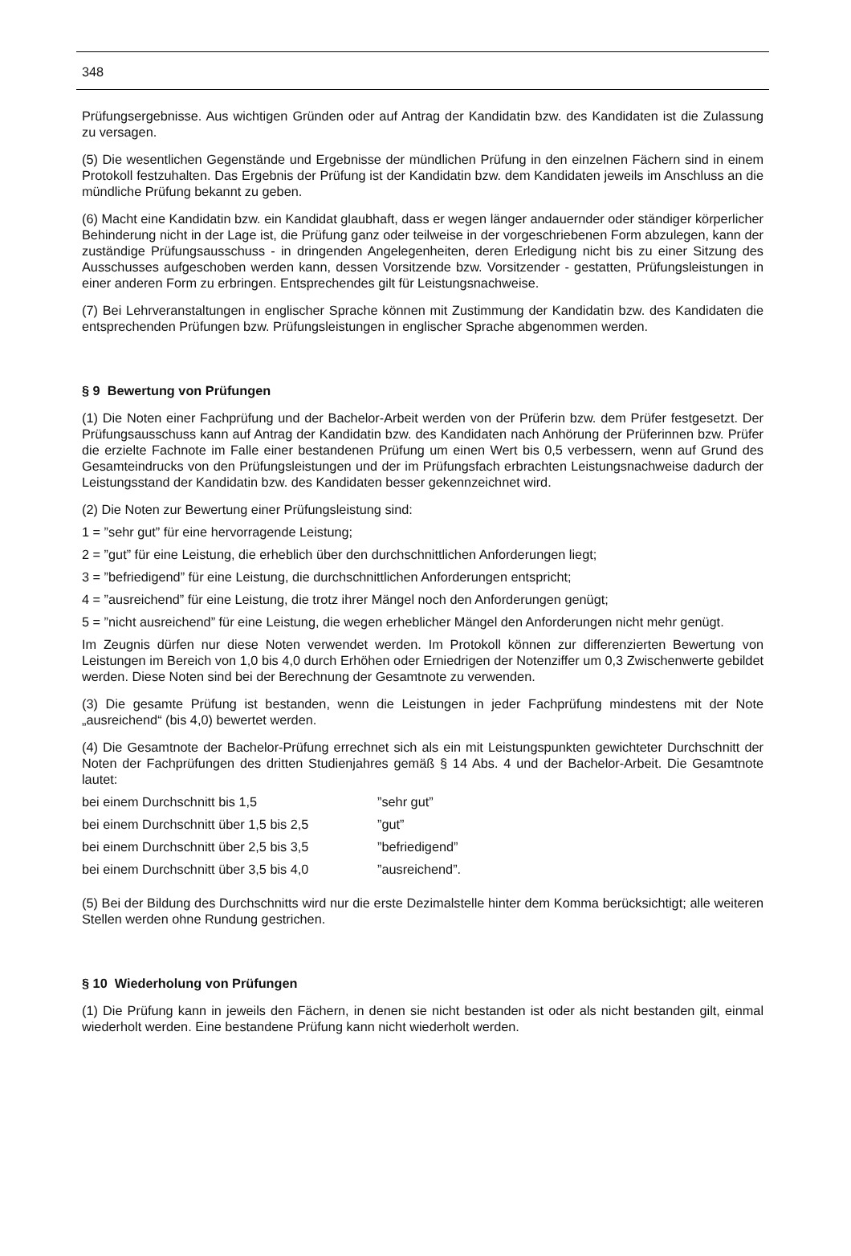348
Prüfungsergebnisse. Aus wichtigen Gründen oder auf Antrag der Kandidatin bzw. des Kandidaten ist die Zulassung zu versagen.
(5) Die wesentlichen Gegenstände und Ergebnisse der mündlichen Prüfung in den einzelnen Fächern sind in einem Protokoll festzuhalten. Das Ergebnis der Prüfung ist der Kandidatin bzw. dem Kandidaten jeweils im Anschluss an die mündliche Prüfung bekannt zu geben.
(6) Macht eine Kandidatin bzw. ein Kandidat glaubhaft, dass er wegen länger andauernder oder ständiger körperlicher Behinderung nicht in der Lage ist, die Prüfung ganz oder teilweise in der vorgeschriebenen Form abzulegen, kann der zuständige Prüfungsausschuss - in dringenden Angelegenheiten, deren Erledigung nicht bis zu einer Sitzung des Ausschusses aufgeschoben werden kann, dessen Vorsitzende bzw. Vorsitzender - gestatten, Prüfungsleistungen in einer anderen Form zu erbringen. Entsprechendes gilt für Leistungsnachweise.
(7) Bei Lehrveranstaltungen in englischer Sprache können mit Zustimmung der Kandidatin bzw. des Kandidaten die entsprechenden Prüfungen bzw. Prüfungsleistungen in englischer Sprache abgenommen werden.
§ 9 Bewertung von Prüfungen
(1) Die Noten einer Fachprüfung und der Bachelor-Arbeit werden von der Prüferin bzw. dem Prüfer festgesetzt. Der Prüfungsausschuss kann auf Antrag der Kandidatin bzw. des Kandidaten nach Anhörung der Prüferinnen bzw. Prüfer die erzielte Fachnote im Falle einer bestandenen Prüfung um einen Wert bis 0,5 verbessern, wenn auf Grund des Gesamteindrucks von den Prüfungsleistungen und der im Prüfungsfach erbrachten Leistungsnachweise dadurch der Leistungsstand der Kandidatin bzw. des Kandidaten besser gekennzeichnet wird.
(2) Die Noten zur Bewertung einer Prüfungsleistung sind:
1 = ”sehr gut” für eine hervorragende Leistung;
2 = ”gut” für eine Leistung, die erheblich über den durchschnittlichen Anforderungen liegt;
3 = ”befriedigend” für eine Leistung, die durchschnittlichen Anforderungen entspricht;
4 = ”ausreichend” für eine Leistung, die trotz ihrer Mängel noch den Anforderungen genügt;
5 = ”nicht ausreichend” für eine Leistung, die wegen erheblicher Mängel den Anforderungen nicht mehr genügt.
Im Zeugnis dürfen nur diese Noten verwendet werden. Im Protokoll können zur differenzierten Bewertung von Leistungen im Bereich von 1,0 bis 4,0 durch Erhöhen oder Erniedrigen der Notenziffer um 0,3 Zwischenwerte gebildet werden. Diese Noten sind bei der Berechnung der Gesamtnote zu verwenden.
(3) Die gesamte Prüfung ist bestanden, wenn die Leistungen in jeder Fachprüfung mindestens mit der Note „ausreichend“ (bis 4,0) bewertet werden.
(4) Die Gesamtnote der Bachelor-Prüfung errechnet sich als ein mit Leistungspunkten gewichteter Durchschnitt der Noten der Fachprüfungen des dritten Studienjahres gemäß § 14 Abs. 4 und der Bachelor-Arbeit. Die Gesamtnote lautet:
| bei einem Durchschnitt bis 1,5 | ”sehr gut” |
| bei einem Durchschnitt über 1,5 bis 2,5 | ”gut” |
| bei einem Durchschnitt über 2,5 bis 3,5 | ”befriedigend” |
| bei einem Durchschnitt über 3,5 bis 4,0 | ”ausreichend”. |
(5) Bei der Bildung des Durchschnitts wird nur die erste Dezimalstelle hinter dem Komma berücksichtigt; alle weiteren Stellen werden ohne Rundung gestrichen.
§ 10 Wiederholung von Prüfungen
(1) Die Prüfung kann in jeweils den Fächern, in denen sie nicht bestanden ist oder als nicht bestanden gilt, einmal wiederholt werden. Eine bestandene Prüfung kann nicht wiederholt werden.